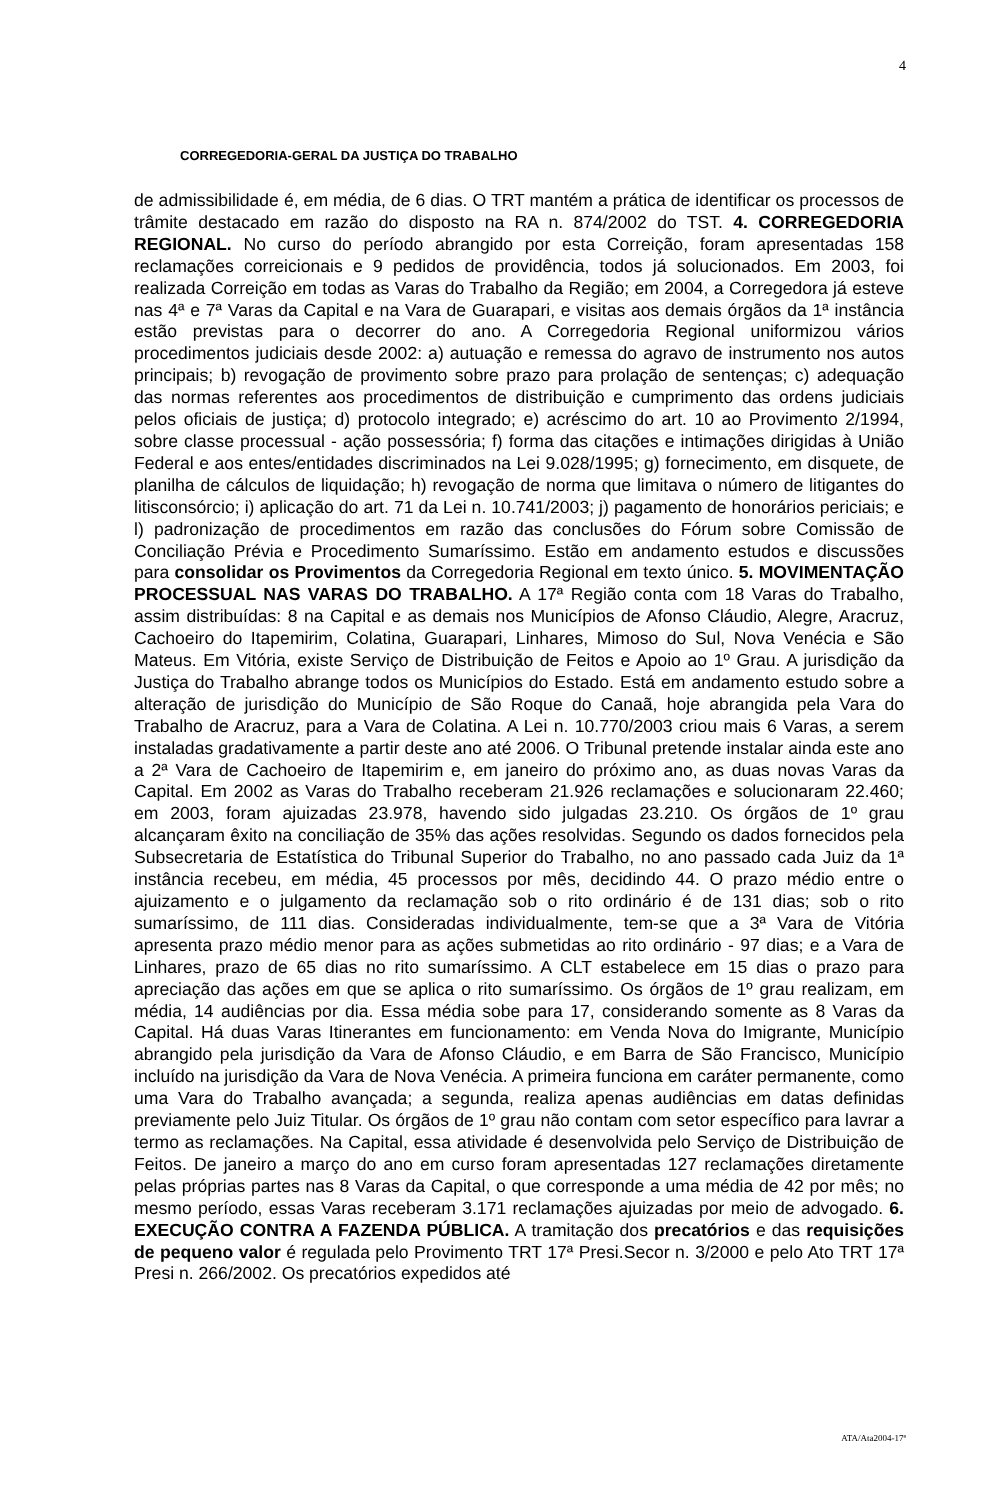4
CORREGEDORIA-GERAL DA JUSTIÇA DO TRABALHO
de admissibilidade é, em média, de 6 dias. O TRT mantém a prática de identificar os processos de trâmite destacado em razão do disposto na RA n. 874/2002 do TST. 4. CORREGEDORIA REGIONAL. No curso do período abrangido por esta Correição, foram apresentadas 158 reclamações correicionais e 9 pedidos de providência, todos já solucionados. Em 2003, foi realizada Correição em todas as Varas do Trabalho da Região; em 2004, a Corregedora já esteve nas 4ª e 7ª Varas da Capital e na Vara de Guarapari, e visitas aos demais órgãos da 1ª instância estão previstas para o decorrer do ano. A Corregedoria Regional uniformizou vários procedimentos judiciais desde 2002: a) autuação e remessa do agravo de instrumento nos autos principais; b) revogação de provimento sobre prazo para prolação de sentenças; c) adequação das normas referentes aos procedimentos de distribuição e cumprimento das ordens judiciais pelos oficiais de justiça; d) protocolo integrado; e) acréscimo do art. 10 ao Provimento 2/1994, sobre classe processual - ação possessória; f) forma das citações e intimações dirigidas à União Federal e aos entes/entidades discriminados na Lei 9.028/1995; g) fornecimento, em disquete, de planilha de cálculos de liquidação; h) revogação de norma que limitava o número de litigantes do litisconsórcio; i) aplicação do art. 71 da Lei n. 10.741/2003; j) pagamento de honorários periciais; e l) padronização de procedimentos em razão das conclusões do Fórum sobre Comissão de Conciliação Prévia e Procedimento Sumaríssimo. Estão em andamento estudos e discussões para consolidar os Provimentos da Corregedoria Regional em texto único. 5. MOVIMENTAÇÃO PROCESSUAL NAS VARAS DO TRABALHO. A 17ª Região conta com 18 Varas do Trabalho, assim distribuídas: 8 na Capital e as demais nos Municípios de Afonso Cláudio, Alegre, Aracruz, Cachoeiro do Itapemirim, Colatina, Guarapari, Linhares, Mimoso do Sul, Nova Venécia e São Mateus. Em Vitória, existe Serviço de Distribuição de Feitos e Apoio ao 1º Grau. A jurisdição da Justiça do Trabalho abrange todos os Municípios do Estado. Está em andamento estudo sobre a alteração de jurisdição do Município de São Roque do Canaã, hoje abrangida pela Vara do Trabalho de Aracruz, para a Vara de Colatina. A Lei n. 10.770/2003 criou mais 6 Varas, a serem instaladas gradativamente a partir deste ano até 2006. O Tribunal pretende instalar ainda este ano a 2ª Vara de Cachoeiro de Itapemirim e, em janeiro do próximo ano, as duas novas Varas da Capital. Em 2002 as Varas do Trabalho receberam 21.926 reclamações e solucionaram 22.460; em 2003, foram ajuizadas 23.978, havendo sido julgadas 23.210. Os órgãos de 1º grau alcançaram êxito na conciliação de 35% das ações resolvidas. Segundo os dados fornecidos pela Subsecretaria de Estatística do Tribunal Superior do Trabalho, no ano passado cada Juiz da 1ª instância recebeu, em média, 45 processos por mês, decidindo 44. O prazo médio entre o ajuizamento e o julgamento da reclamação sob o rito ordinário é de 131 dias; sob o rito sumaríssimo, de 111 dias. Consideradas individualmente, tem-se que a 3ª Vara de Vitória apresenta prazo médio menor para as ações submetidas ao rito ordinário - 97 dias; e a Vara de Linhares, prazo de 65 dias no rito sumaríssimo. A CLT estabelece em 15 dias o prazo para apreciação das ações em que se aplica o rito sumaríssimo. Os órgãos de 1º grau realizam, em média, 14 audiências por dia. Essa média sobe para 17, considerando somente as 8 Varas da Capital. Há duas Varas Itinerantes em funcionamento: em Venda Nova do Imigrante, Município abrangido pela jurisdição da Vara de Afonso Cláudio, e em Barra de São Francisco, Município incluído na jurisdição da Vara de Nova Venécia. A primeira funciona em caráter permanente, como uma Vara do Trabalho avançada; a segunda, realiza apenas audiências em datas definidas previamente pelo Juiz Titular. Os órgãos de 1º grau não contam com setor específico para lavrar a termo as reclamações. Na Capital, essa atividade é desenvolvida pelo Serviço de Distribuição de Feitos. De janeiro a março do ano em curso foram apresentadas 127 reclamações diretamente pelas próprias partes nas 8 Varas da Capital, o que corresponde a uma média de 42 por mês; no mesmo período, essas Varas receberam 3.171 reclamações ajuizadas por meio de advogado. 6. EXECUÇÃO CONTRA A FAZENDA PÚBLICA. A tramitação dos precatórios e das requisições de pequeno valor é regulada pelo Provimento TRT 17ª Presi.Secor n. 3/2000 e pelo Ato TRT 17ª Presi n. 266/2002. Os precatórios expedidos até
ATA/Ata2004-17ª